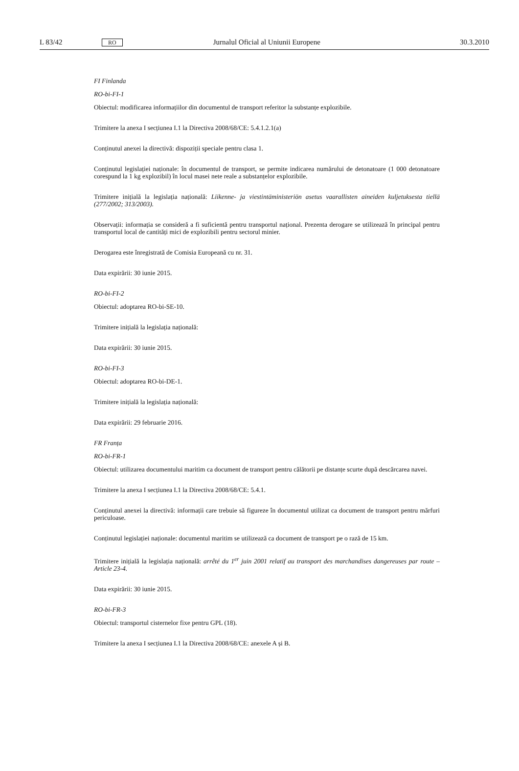L 83/42 RO Jurnalul Oficial al Uniunii Europene 30.3.2010
FI Finlanda
RO-bi-FI-1
Obiectul: modificarea informațiilor din documentul de transport referitor la substanțe explozibile.
Trimitere la anexa I secțiunea I.1 la Directiva 2008/68/CE: 5.4.1.2.1(a)
Conținutul anexei la directivă: dispoziții speciale pentru clasa 1.
Conținutul legislației naționale: în documentul de transport, se permite indicarea numărului de detonatoare (1 000 detonatoare corespund la 1 kg explozibil) în locul masei nete reale a substanțelor explozibile.
Trimitere inițială la legislația națională: Liikenne- ja viestintäministeriön asetus vaarallisten aineiden kuljetuksesta tiellä (277/2002; 313/2003).
Observații: informația se consideră a fi suficientă pentru transportul național. Prezenta derogare se utilizează în principal pentru transportul local de cantități mici de explozibili pentru sectorul minier.
Derogarea este înregistrată de Comisia Europeană cu nr. 31.
Data expirării: 30 iunie 2015.
RO-bi-FI-2
Obiectul: adoptarea RO-bi-SE-10.
Trimitere inițială la legislația națională:
Data expirării: 30 iunie 2015.
RO-bi-FI-3
Obiectul: adoptarea RO-bi-DE-1.
Trimitere inițială la legislația națională:
Data expirării: 29 februarie 2016.
FR Franța
RO-bi-FR-1
Obiectul: utilizarea documentului maritim ca document de transport pentru călătorii pe distanțe scurte după descărcarea navei.
Trimitere la anexa I secțiunea I.1 la Directiva 2008/68/CE: 5.4.1.
Conținutul anexei la directivă: informații care trebuie să figureze în documentul utilizat ca document de transport pentru mărfuri periculoase.
Conținutul legislației naționale: documentul maritim se utilizează ca document de transport pe o rază de 15 km.
Trimitere inițială la legislația națională: arrêté du 1<sup>er</sup> juin 2001 relatif au transport des marchandises dangereuses par route – Article 23-4.
Data expirării: 30 iunie 2015.
RO-bi-FR-3
Obiectul: transportul cisternelor fixe pentru GPL (18).
Trimitere la anexa I secțiunea I.1 la Directiva 2008/68/CE: anexele A și B.